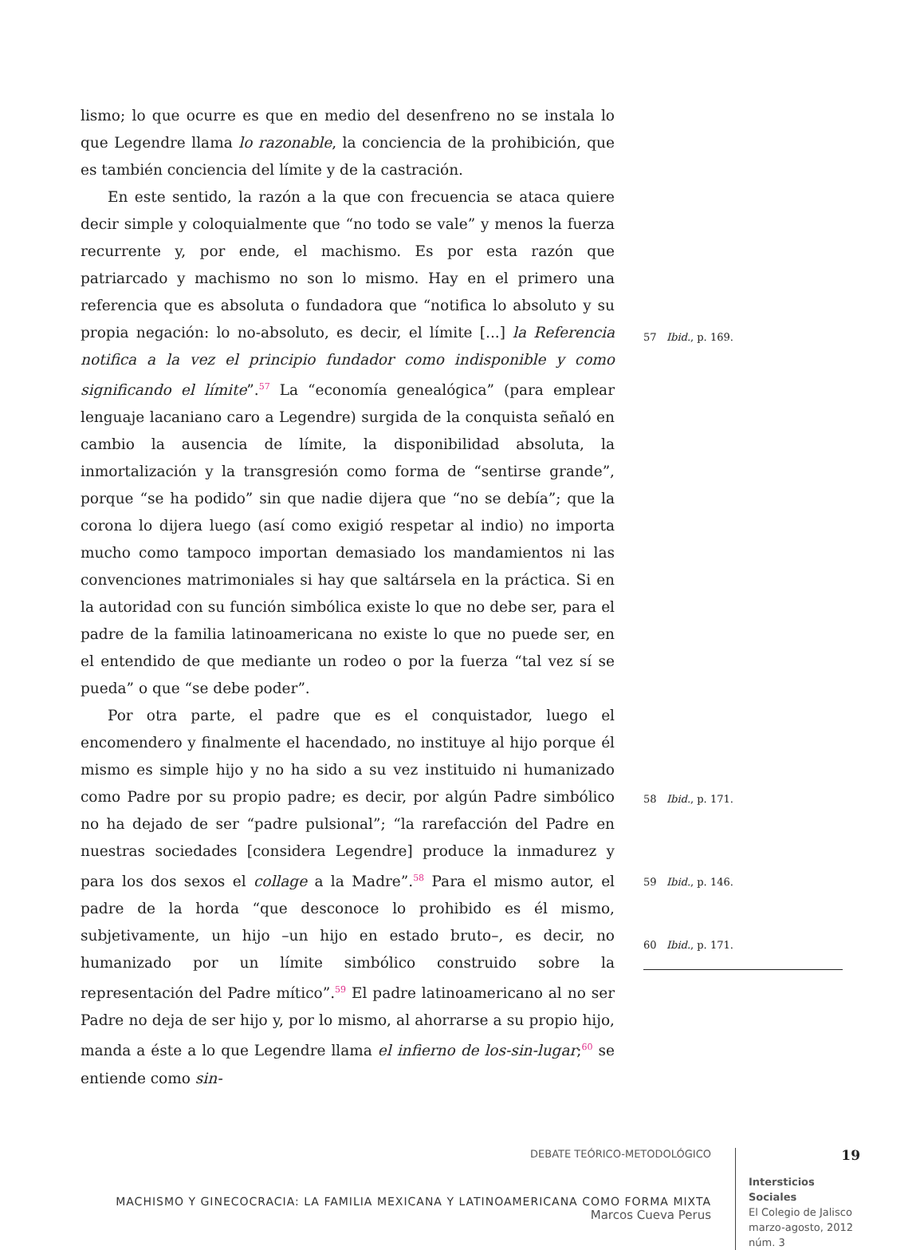lismo; lo que ocurre es que en medio del desenfreno no se instala lo que Legendre llama lo razonable, la conciencia de la prohibición, que es también conciencia del límite y de la castración.
En este sentido, la razón a la que con frecuencia se ataca quiere decir simple y coloquialmente que “no todo se vale” y menos la fuerza recurrente y, por ende, el machismo. Es por esta razón que patriarcado y machismo no son lo mismo. Hay en el primero una referencia que es absoluta o fundadora que “notifica lo absoluto y su propia negación: lo no-absoluto, es decir, el límite [...] la Referencia notifica a la vez el principio fundador como indisponible y como significando el límite”.<sup>57</sup> La “economía genealógica” (para emplear lenguaje lacaniano caro a Legendre) surgida de la conquista señaló en cambio la ausencia de límite, la disponibilidad absoluta, la inmortalización y la transgresión como forma de “sentirse grande”, porque “se ha podido” sin que nadie dijera que “no se debía”; que la corona lo dijera luego (así como exigió respetar al indio) no importa mucho como tampoco importan demasiado los mandamientos ni las convenciones matrimoniales si hay que saltársela en la práctica. Si en la autoridad con su función simbólica existe lo que no debe ser, para el padre de la familia latinoamericana no existe lo que no puede ser, en el entendido de que mediante un rodeo o por la fuerza “tal vez sí se pueda” o que “se debe poder”.
Por otra parte, el padre que es el conquistador, luego el encomendero y finalmente el hacendado, no instituye al hijo porque él mismo es simple hijo y no ha sido a su vez instituido ni humanizado como Padre por su propio padre; es decir, por algún Padre simbólico no ha dejado de ser “padre pulsional”; “la rarefacción del Padre en nuestras sociedades [considera Legendre] produce la inmadurez y para los dos sexos el collage a la Madre”.<sup>58</sup> Para el mismo autor, el padre de la horda “que desconoce lo prohibido es él mismo, subjetivamente, un hijo –un hijo en estado bruto–, es decir, no humanizado por un límite simbólico construido sobre la representación del Padre mítico”.<sup>59</sup> El padre latinoamericano al no ser Padre no deja de ser hijo y, por lo mismo, al ahorrarse a su propio hijo, manda a éste a lo que Legendre llama el infierno de los-sin-lugar;<sup>60</sup> se entiende como sin-
57 Ibid., p. 169.
58 Ibid., p. 171.
59 Ibid., p. 146.
60 Ibid., p. 171.
DEBATE TEÓRICO-METODOLÓGICO
MACHISMO Y GINECOCRACIA: LA FAMILIA MEXICANA Y LATINOAMERICANA COMO FORMA MIXTA
Marcos Cueva Perus
19
Intersticios Sociales
El Colegio de Jalisco
marzo-agosto, 2012
núm. 3